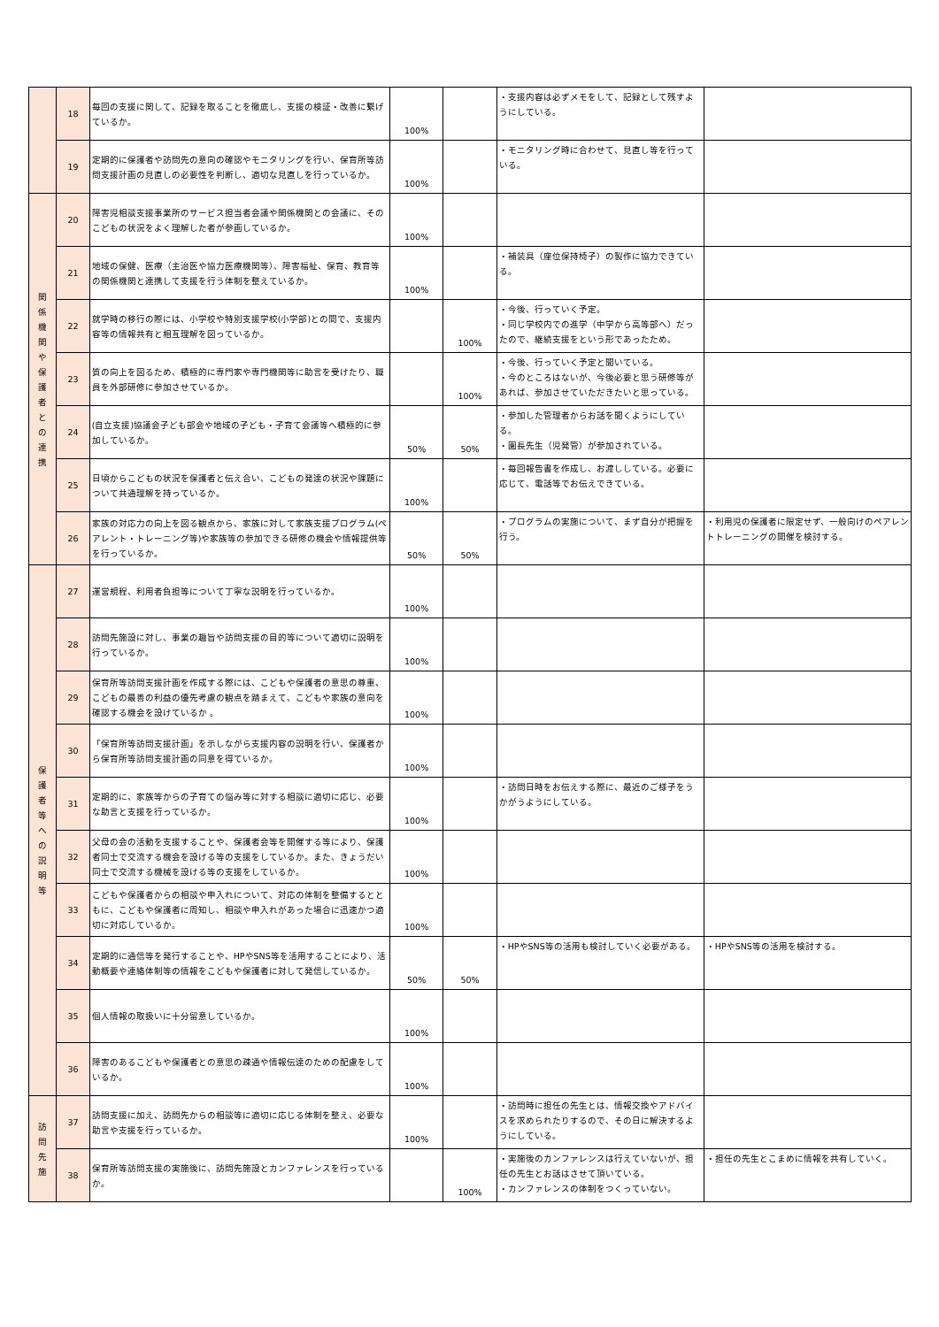| | 18 | 毎回の支援に関して、記録を取ることを徹底し、支援の検証・改善に繋げているか。 | 100% | | ・支援内容は必ずメモをして、記録として残すようにしている。 | |
| | 19 | 定期的に保護者や訪問先の意向の確認やモニタリングを行い、保育所等訪問支援計画の見直しの必要性を判断し、適切な見直しを行っているか。 | 100% | | ・モニタリング時に合わせて、見直し等を行っている。 | |
| 関 係 機 関 や 保 護 者 と の 連 携 | 20 | 障害児相談支援事業所のサービス担当者会議や関係機関との会議に、そのこどもの状況をよく理解した者が参画しているか。 | 100% | | | |
| | 21 | 地域の保健、医療（主治医や協力医療機関等）、障害福祉、保育、教育等の関係機関と連携して支援を行う体制を整えているか。 | 100% | | ・補装具（座位保持椅子）の製作に協力できている。 | |
| | 22 | 就学時の移行の際には、小学校や特別支援学校(小学部)との間で、支援内容等の情報共有と相互理解を図っているか。 | | 100% | ・今後、行っていく予定。 ・同じ学校内での進学（中学から高等部へ）だったので、継続支援をという形であったため。 | |
| | 23 | 質の向上を図るため、積極的に専門家や専門機関等に助言を受けたり、職員を外部研修に参加させているか。 | | 100% | ・今後、行っていく予定と聞いている。 ・今のところはないが、今後必要と思う研修等があれば、参加させていただきたいと思っている。 | |
| | 24 | (自立支援)協議会子ども部会や地域の子ども・子育て会議等へ積極的に参加しているか。 | 50% | 50% | ・参加した管理者からお話を聞くようにしている。 ・園長先生（児発管）が参加されている。 | |
| | 25 | 日頃からこどもの状況を保護者と伝え合い、こどもの発達の状況や課題について共通理解を持っているか。 | 100% | | ・毎回報告書を作成し、お渡ししている。必要に応じて、電話等でお伝えできている。 | |
| | 26 | 家族の対応力の向上を図る観点から、家族に対して家族支援プログラム(ペアレント・トレーニング等)や家族等の参加できる研修の機会や情報提供等を行っているか。 | 50% | 50% | ・プログラムの実施について、まず自分が把握を行う。 | ・利用児の保護者に限定せず、一般向けのペアレントトレーニングの開催を検討する。 |
| 保 護 者 等 へ の 説 明 等 | 27 | 運営規程、利用者負担等について丁寧な説明を行っているか。 | 100% | | | |
| | 28 | 訪問先施設に対し、事業の趣旨や訪問支援の目的等について適切に説明を行っているか。 | 100% | | | |
| | 29 | 保育所等訪問支援計画を作成する際には、こどもや保護者の意思の尊重、こどもの最善の利益の優先考慮の観点を踏まえて、こどもや家族の意向を確認する機会を設けているか 。 | 100% | | | |
| | 30 | 「保育所等訪問支援計画」を示しながら支援内容の説明を行い、保護者から保育所等訪問支援計画の同意を得ているか。 | 100% | | | |
| | 31 | 定期的に、家族等からの子育ての悩み等に対する相談に適切に応じ、必要な助言と支援を行っているか。 | 100% | | ・訪問日時をお伝えする際に、最近のご様子をうかがうようにしている。 | |
| | 32 | 父母の会の活動を支援することや、保護者会等を開催する等により、保護者同士で交流する機会を設ける等の支援をしているか。また、きょうだい同士で交流する機械を設ける等の支援をしているか。 | 100% | | | |
| | 33 | こどもや保護者からの相談や申入れについて、対応の体制を整備するとともに、こどもや保護者に周知し、相談や申入れがあった場合に迅速かつ適切に対応しているか。 | 100% | | | |
| | 34 | 定期的に通信等を発行することや、HPやSNS等を活用することにより、活動概要や連絡体制等の情報をこどもや保護者に対して発信しているか。 | 50% | 50% | ・HPやSNS等の活用も検討していく必要がある。 | ・HPやSNS等の活用を検討する。 |
| | 35 | 個人情報の取扱いに十分留意しているか。 | 100% | | | |
| | 36 | 障害のあるこどもや保護者との意思の疎通や情報伝達のための配慮をしているか。 | 100% | | | |
| 訪 問 先 施 | 37 | 訪問支援に加え、訪問先からの相談等に適切に応じる体制を整え、必要な助言や支援を行っているか。 | 100% | | ・訪問時に担任の先生とは、情報交換やアドバイスを求められたりするので、その日に解決するようにしている。 | |
| | 38 | 保育所等訪問支援の実施後に、訪問先施設とカンファレンスを行っているか。 | | 100% | ・実施後のカンファレンスは行えていないが、担任の先生とお話はさせて頂いている。 ・カンファレンスの体制をつくっていない。 | ・担任の先生とこまめに情報を共有していく。 |